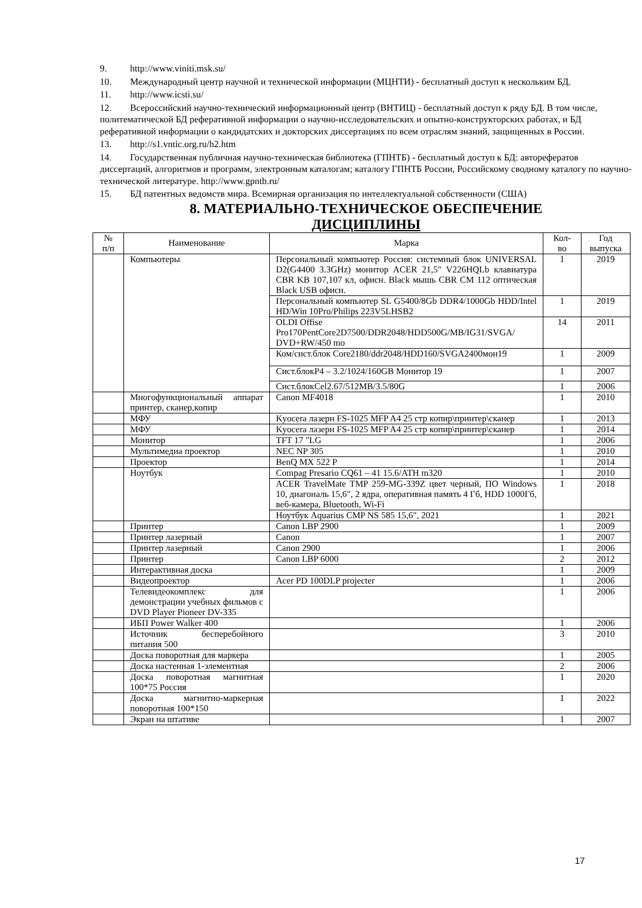9. http://www.viniti.msk.su/
10. Международный центр научной и технической информации (МЦНТИ) - бесплатный доступ к нескольким БД.
11. http://www.icsti.su/
12. Всероссийский научно-технический информационный центр (ВНТИЦ) - бесплатный доступ к ряду БД. В том числе, политематической БД реферативной информации о научно-исследовательских и опытно-конструкторских работах, и БД реферативной информации о кандидатских и докторских диссертациях по всем отраслям знаний, защищенных в России.
13. http://s1.vntic.org.ru/h2.htm
14. Государственная публичная научно-техническая библиотека (ГПНТБ) - бесплатный доступ к БД: авторефератов диссертаций, алгоритмов и программ, электронным каталогам; каталогу ГПНТБ России, Российскому сводному каталогу по научно-технической литературе. http://www.gpntb.ru/
15. БД патентных ведомств мира. Всемирная организация по интеллектуальной собственности (США)
8. МАТЕРИАЛЬНО-ТЕХНИЧЕСКОЕ ОБЕСПЕЧЕНИЕ
ДИСЦИПЛИНЫ
| № п/п | Наименование | Марка | Кол- во | Год выпуска |
| --- | --- | --- | --- | --- |
| | Компьютеры | Персональный компьютер Россия: системный блок UNIVERSAL D2(G4400 3.3GHz) монитор ACER 21,5" V226HQLb клавиатура CBR KB 107,107 кл, офисн. Black мышь CBR CM 112 оптическая Black USB офисн. | 1 | 2019 |
| | | Персональный компьютер SL G5400/8Gb DDR4/1000Gb HDD/Intel HD/Win 10Pro/Philips 223V5LHSB2 | 1 | 2019 |
| | | OLDI Offise Pro170PentCore2D7500/DDR2048/HDD500G/MB/IG31/SVGA/ DVD+RW/450 mo | 14 | 2011 |
| | | Ком/сист.блок Core2180/ddr2048/HDD160/SVGA2400мон19 | 1 | 2009 |
| | | Сист.блокР4 – 3.2/1024/160GB Монитор 19 | 1 | 2007 |
| | | Сист.блокCel2.67/512MB/3.5/80G | 1 | 2006 |
| | Многофункциональный аппарат принтер, сканер,копир | Canon MF4018 | 1 | 2010 |
| | МФУ | Kyocera лазерн FS-1025 MFP A4 25 стр копир\принтер\сканер | 1 | 2013 |
| | МФУ | Kyocera лазерн FS-1025 MFP A4 25 стр копир\принтер\сканер | 1 | 2014 |
| | Монитор | TFT 17 "LG | 1 | 2006 |
| | Мультимедиа проектор | NEC NP 305 | 1 | 2010 |
| | Проектор | BenQ MX 522 P | 1 | 2014 |
| | Ноутбук | Compag Presario CQ61 – 41 15.6/ATH m320 | 1 | 2010 |
| | | ACER TravelMate TMP 259-MG-339Z цвет черный, ПО Windows 10, диагональ 15,6", 2 ядра, оперативная память 4 Гб, HDD 1000Гб, веб-камера, Bluetooth, Wi-Fi | 1 | 2018 |
| | | Ноутбук Aquarius CMP NS 585 15,6", 2021 | 1 | 2021 |
| | Принтер | Canon LBP 2900 | 1 | 2009 |
| | Принтер лазерный | Canon | 1 | 2007 |
| | Принтер лазерный | Canon 2900 | 1 | 2006 |
| | Принтер | Canon LBP 6000 | 2 | 2012 |
| | Интерактивная доска | | 1 | 2009 |
| | Видеопроектор | Acer PD 100DLP projecter | 1 | 2006 |
| | Телевидеокомплекс для демонстрации учебных фильмов с DVD Player Pioneer DV-335 | | 1 | 2006 |
| | ИБП Power Walker 400 | | 1 | 2006 |
| | Источник бесперебойного питания 500 | | 3 | 2010 |
| | Доска поворотная для маркера | | 1 | 2005 |
| | Доска настенная 1-элементная | | 2 | 2006 |
| | Доска поворотная магнитная 100*75 Россия | | 1 | 2020 |
| | Доска магнитно-маркерная поворотная 100*150 | | 1 | 2022 |
| | Экран на штативе | | 1 | 2007 |
17